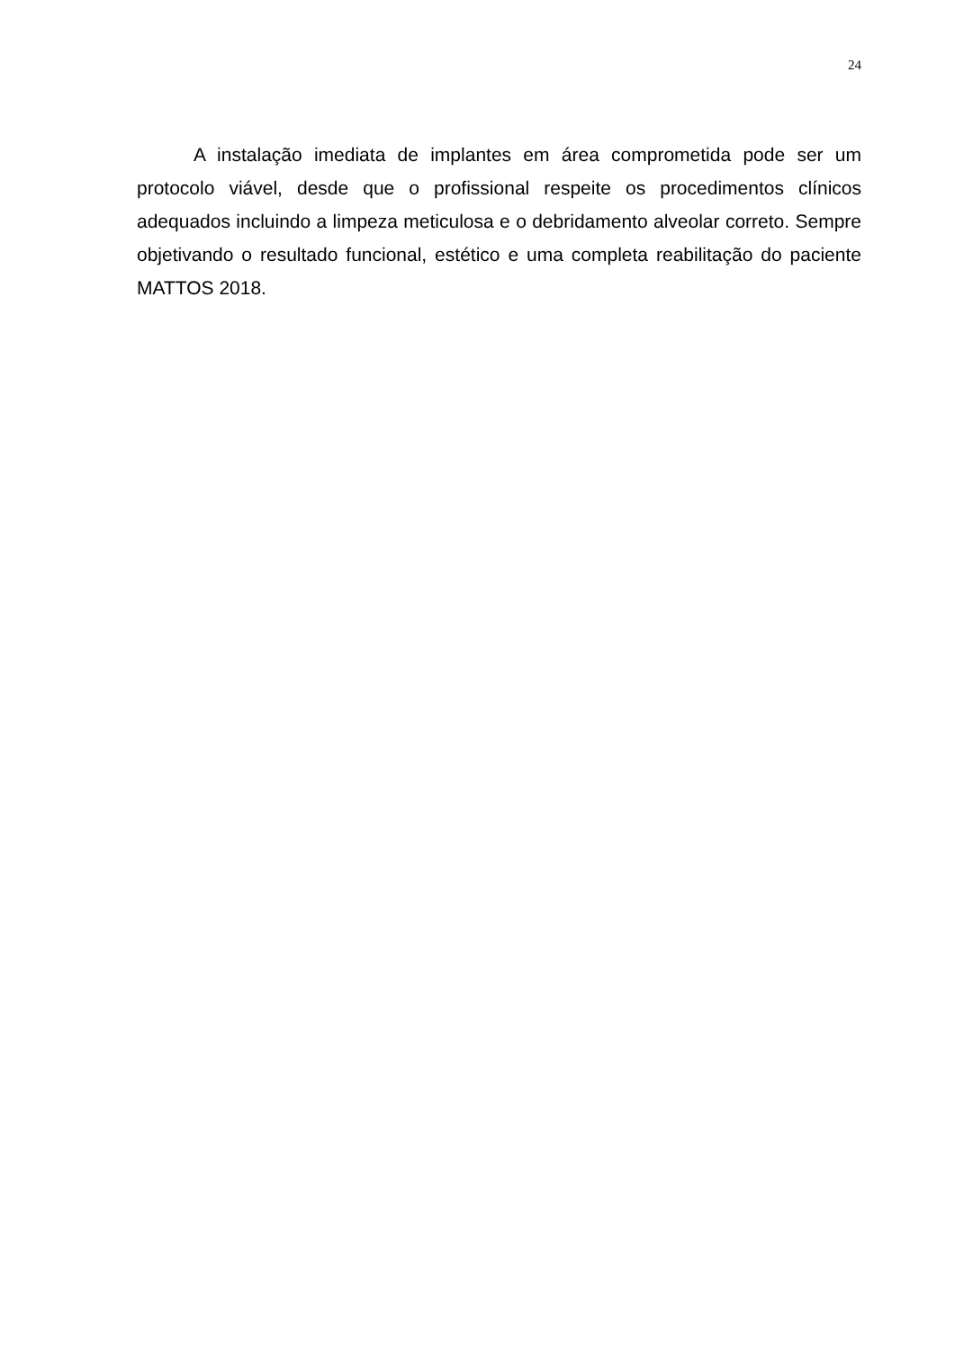24
A instalação imediata de implantes em área comprometida pode ser um protocolo viável, desde que o profissional respeite os procedimentos clínicos adequados incluindo a limpeza meticulosa e o debridamento alveolar correto. Sempre objetivando o resultado funcional, estético e uma completa reabilitação do paciente MATTOS 2018.